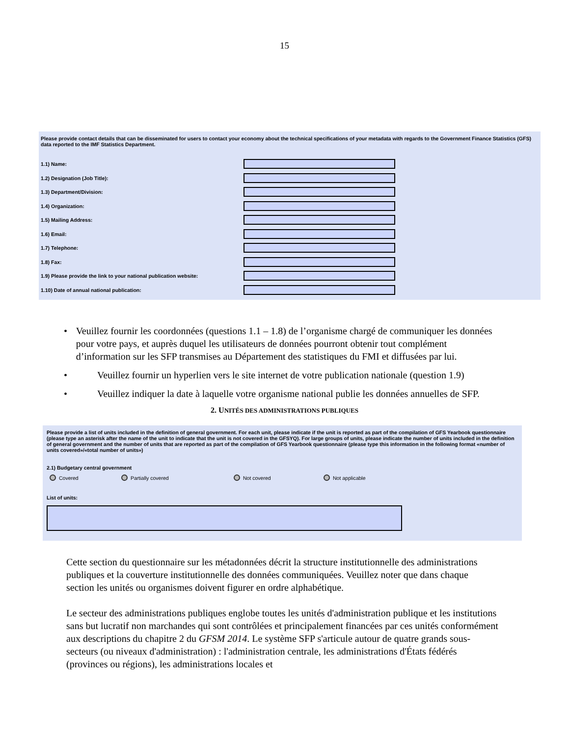15
Please provide contact details that can be disseminated for users to contact your economy about the technical specifications of your metadata with regards to the Government Finance Statistics (GFS) data reported to the IMF Statistics Department.
1.1) Name:
1.2) Designation (Job Title):
1.3) Department/Division:
1.4) Organization:
1.5) Mailing Address:
1.6) Email:
1.7) Telephone:
1.8) Fax:
1.9) Please provide the link to your national publication website:
1.10) Date of annual national publication:
• Veuillez fournir les coordonnées (questions 1.1 – 1.8) de l’organisme chargé de communiquer les données pour votre pays, et auprès duquel les utilisateurs de données pourront obtenir tout complément d’information sur les SFP transmises au Département des statistiques du FMI et diffusées par lui.
• Veuillez fournir un hyperlien vers le site internet de votre publication nationale (question 1.9)
• Veuillez indiquer la date à laquelle votre organisme national publie les données annuelles de SFP.
2. UNITÉS DES ADMINISTRATIONS PUBLIQUES
Please provide a list of units included in the definition of general government. For each unit, please indicate if the unit is reported as part of the compilation of GFS Yearbook questionnaire (please type an asterisk after the name of the unit to indicate that the unit is not covered in the GFSYQ). For large groups of units, please indicate the number of units included in the definition of general government and the number of units that are reported as part of the compilation of GFS Yearbook questionnaire (please type this information in the following format «number of units covered»/«total number of units»)
2.1) Budgetary central government
Covered Partially covered Not covered Not applicable
List of units:
Cette section du questionnaire sur les métadonnées décrit la structure institutionnelle des administrations publiques et la couverture institutionnelle des données communiquées. Veuillez noter que dans chaque section les unités ou organismes doivent figurer en ordre alphabétique.
Le secteur des administrations publiques englobe toutes les unités d'administration publique et les institutions sans but lucratif non marchandes qui sont contrôlées et principalement financées par ces unités conformément aux descriptions du chapitre 2 du GFSM 2014. Le système SFP s'articule autour de quatre grands sous-secteurs (ou niveaux d'administration) : l'administration centrale, les administrations d'États fédérés (provinces ou régions), les administrations locales et